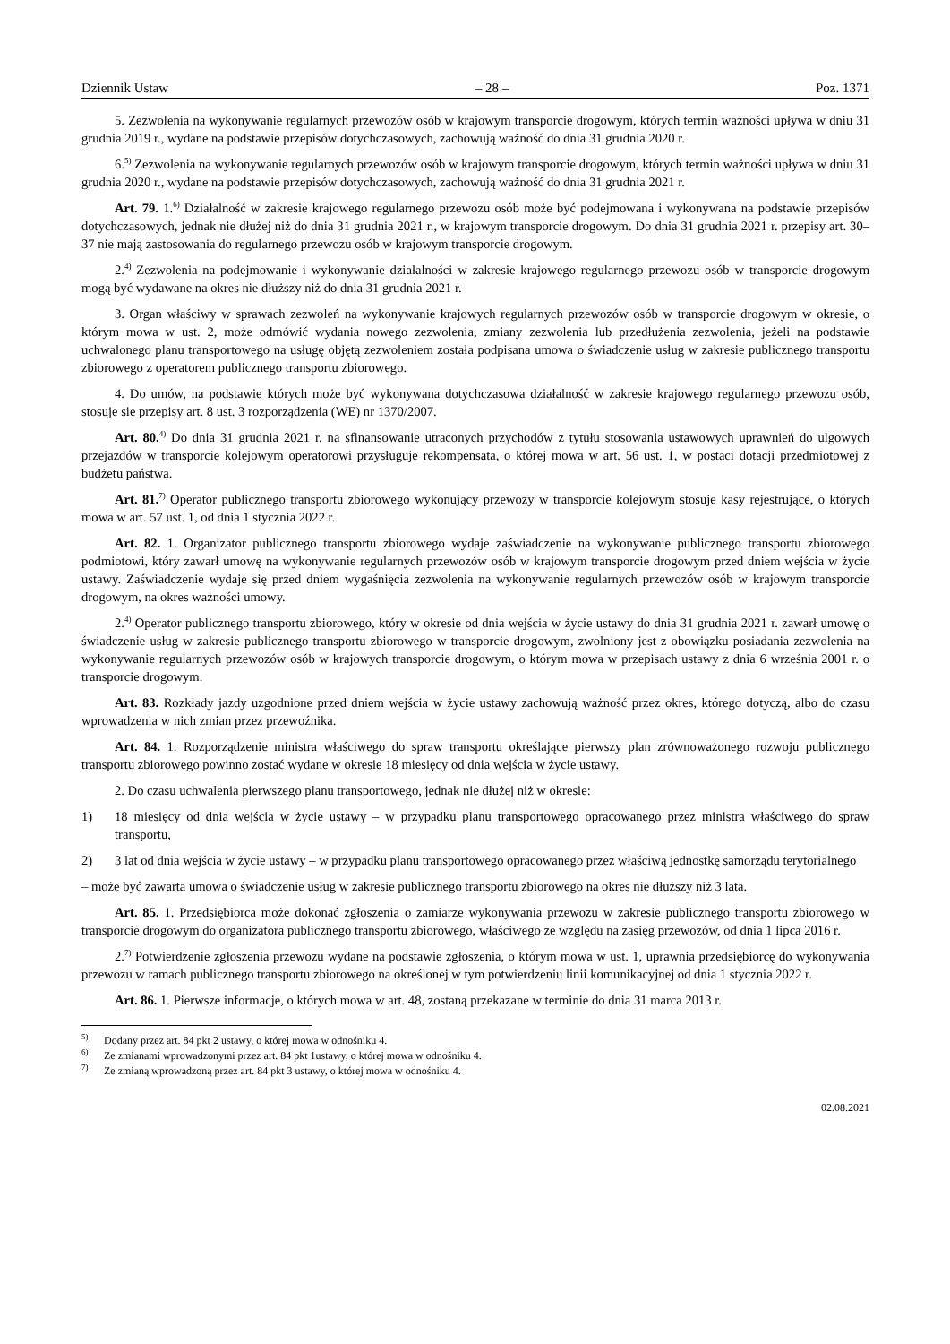Dziennik Ustaw – 28 – Poz. 1371
5. Zezwolenia na wykonywanie regularnych przewozów osób w krajowym transporcie drogowym, których termin ważności upływa w dniu 31 grudnia 2019 r., wydane na podstawie przepisów dotychczasowych, zachowują ważność do dnia 31 grudnia 2020 r.
6.<sup>5)</sup> Zezwolenia na wykonywanie regularnych przewozów osób w krajowym transporcie drogowym, których termin ważności upływa w dniu 31 grudnia 2020 r., wydane na podstawie przepisów dotychczasowych, zachowują ważność do dnia 31 grudnia 2021 r.
Art. 79. 1.<sup>6)</sup> Działalność w zakresie krajowego regularnego przewozu osób może być podejmowana i wykonywana na podstawie przepisów dotychczasowych, jednak nie dłużej niż do dnia 31 grudnia 2021 r., w krajowym transporcie drogowym. Do dnia 31 grudnia 2021 r. przepisy art. 30–37 nie mają zastosowania do regularnego przewozu osób w krajowym transporcie drogowym.
2.<sup>4)</sup> Zezwolenia na podejmowanie i wykonywanie działalności w zakresie krajowego regularnego przewozu osób w transporcie drogowym mogą być wydawane na okres nie dłuższy niż do dnia 31 grudnia 2021 r.
3. Organ właściwy w sprawach zezwoleń na wykonywanie krajowych regularnych przewozów osób w transporcie drogowym w okresie, o którym mowa w ust. 2, może odmówić wydania nowego zezwolenia, zmiany zezwolenia lub przedłużenia zezwolenia, jeżeli na podstawie uchwalonego planu transportowego na usługę objętą zezwoleniem została podpisana umowa o świadczenie usług w zakresie publicznego transportu zbiorowego z operatorem publicznego transportu zbiorowego.
4. Do umów, na podstawie których może być wykonywana dotychczasowa działalność w zakresie krajowego regularnego przewozu osób, stosuje się przepisy art. 8 ust. 3 rozporządzenia (WE) nr 1370/2007.
Art. 80.<sup>4)</sup> Do dnia 31 grudnia 2021 r. na sfinansowanie utraconych przychodów z tytułu stosowania ustawowych uprawnień do ulgowych przejazdów w transporcie kolejowym operatorowi przysługuje rekompensata, o której mowa w art. 56 ust. 1, w postaci dotacji przedmiotowej z budżetu państwa.
Art. 81.<sup>7)</sup> Operator publicznego transportu zbiorowego wykonujący przewozy w transporcie kolejowym stosuje kasy rejestrujące, o których mowa w art. 57 ust. 1, od dnia 1 stycznia 2022 r.
Art. 82. 1. Organizator publicznego transportu zbiorowego wydaje zaświadczenie na wykonywanie publicznego transportu zbiorowego podmiotowi, który zawarł umowę na wykonywanie regularnych przewozów osób w krajowym transporcie drogowym przed dniem wejścia w życie ustawy. Zaświadczenie wydaje się przed dniem wygaśnięcia zezwolenia na wykonywanie regularnych przewozów osób w krajowym transporcie drogowym, na okres ważności umowy.
2.<sup>4)</sup> Operator publicznego transportu zbiorowego, który w okresie od dnia wejścia w życie ustawy do dnia 31 grudnia 2021 r. zawarł umowę o świadczenie usług w zakresie publicznego transportu zbiorowego w transporcie drogowym, zwolniony jest z obowiązku posiadania zezwolenia na wykonywanie regularnych przewozów osób w krajowych transporcie drogowym, o którym mowa w przepisach ustawy z dnia 6 września 2001 r. o transporcie drogowym.
Art. 83. Rozkłady jazdy uzgodnione przed dniem wejścia w życie ustawy zachowują ważność przez okres, którego dotyczą, albo do czasu wprowadzenia w nich zmian przez przewoźnika.
Art. 84. 1. Rozporządzenie ministra właściwego do spraw transportu określające pierwszy plan zrównoważonego rozwoju publicznego transportu zbiorowego powinno zostać wydane w okresie 18 miesięcy od dnia wejścia w życie ustawy.
2. Do czasu uchwalenia pierwszego planu transportowego, jednak nie dłużej niż w okresie:
1) 18 miesięcy od dnia wejścia w życie ustawy – w przypadku planu transportowego opracowanego przez ministra właściwego do spraw transportu,
2) 3 lat od dnia wejścia w życie ustawy – w przypadku planu transportowego opracowanego przez właściwą jednostkę samorządu terytorialnego
– może być zawarta umowa o świadczenie usług w zakresie publicznego transportu zbiorowego na okres nie dłuższy niż 3 lata.
Art. 85. 1. Przedsiębiorca może dokonać zgłoszenia o zamiarze wykonywania przewozu w zakresie publicznego transportu zbiorowego w transporcie drogowym do organizatora publicznego transportu zbiorowego, właściwego ze względu na zasięg przewozów, od dnia 1 lipca 2016 r.
2.<sup>7)</sup> Potwierdzenie zgłoszenia przewozu wydane na podstawie zgłoszenia, o którym mowa w ust. 1, uprawnia przedsiębiorcę do wykonywania przewozu w ramach publicznego transportu zbiorowego na określonej w tym potwierdzeniu linii komunikacyjnej od dnia 1 stycznia 2022 r.
Art. 86. 1. Pierwsze informacje, o których mowa w art. 48, zostaną przekazane w terminie do dnia 31 marca 2013 r.
<sup>5)</sup> Dodany przez art. 84 pkt 2 ustawy, o której mowa w odnośniku 4.
<sup>6)</sup> Ze zmianami wprowadzonymi przez art. 84 pkt 1ustawy, o której mowa w odnośniku 4.
<sup>7)</sup> Ze zmianą wprowadzoną przez art. 84 pkt 3 ustawy, o której mowa w odnośniku 4.
02.08.2021